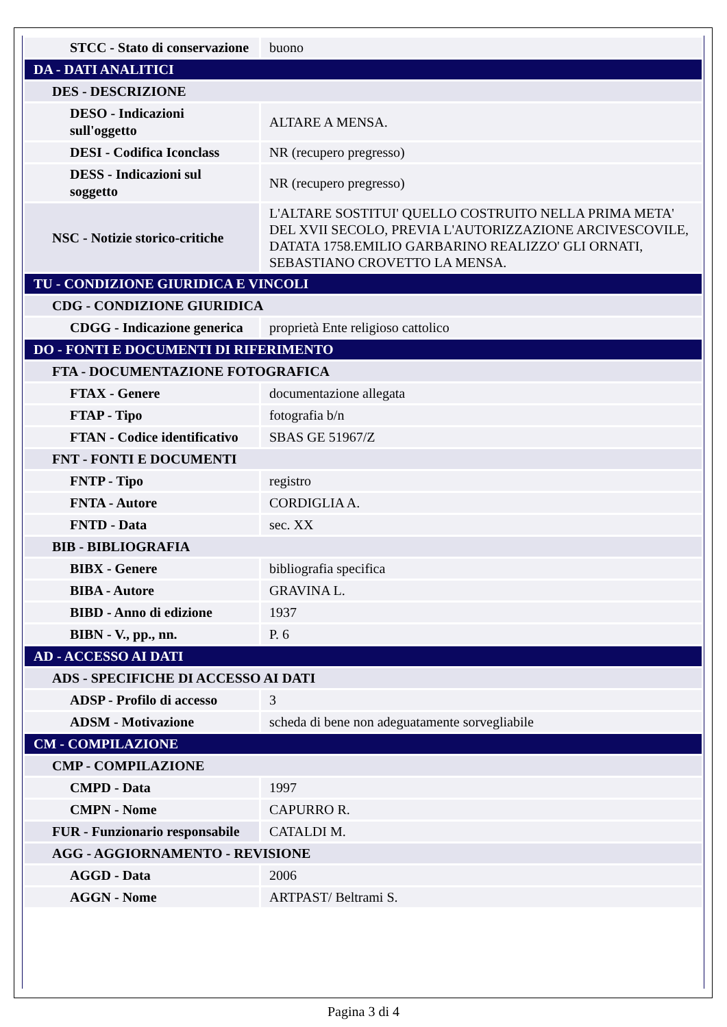| STCC - Stato di conservazione | buono |
| DA - DATI ANALITICI | |
| DES - DESCRIZIONE | |
| DESO - Indicazioni sull'oggetto | ALTARE A MENSA. |
| DESI - Codifica Iconclass | NR (recupero pregresso) |
| DESS - Indicazioni sul soggetto | NR (recupero pregresso) |
| NSC - Notizie storico-critiche | L'ALTARE SOSTITUI' QUELLO COSTRUITO NELLA PRIMA META' DEL XVII SECOLO, PREVIA L'AUTORIZZAZIONE ARCIVESCOVILE, DATATA 1758.EMILIO GARBARINO REALIZZO' GLI ORNATI, SEBASTIANO CROVETTO LA MENSA. |
| TU - CONDIZIONE GIURIDICA E VINCOLI | |
| CDG - CONDIZIONE GIURIDICA | |
| CDGG - Indicazione generica | proprietà Ente religioso cattolico |
| DO - FONTI E DOCUMENTI DI RIFERIMENTO | |
| FTA - DOCUMENTAZIONE FOTOGRAFICA | |
| FTAX - Genere | documentazione allegata |
| FTAP - Tipo | fotografia b/n |
| FTAN - Codice identificativo | SBAS GE 51967/Z |
| FNT - FONTI E DOCUMENTI | |
| FNTP - Tipo | registro |
| FNTA - Autore | CORDIGLIA A. |
| FNTD - Data | sec. XX |
| BIB - BIBLIOGRAFIA | |
| BIBX - Genere | bibliografia specifica |
| BIBA - Autore | GRAVINA L. |
| BIBD - Anno di edizione | 1937 |
| BIBN - V., pp., nn. | P. 6 |
| AD - ACCESSO AI DATI | |
| ADS - SPECIFICHE DI ACCESSO AI DATI | |
| ADSP - Profilo di accesso | 3 |
| ADSM - Motivazione | scheda di bene non adeguatamente sorvegliabile |
| CM - COMPILAZIONE | |
| CMP - COMPILAZIONE | |
| CMPD - Data | 1997 |
| CMPN - Nome | CAPURRO R. |
| FUR - Funzionario responsabile | CATALDI M. |
| AGG - AGGIORNAMENTO - REVISIONE | |
| AGGD - Data | 2006 |
| AGGN - Nome | ARTPAST/ Beltrami S. |
Pagina 3 di 4